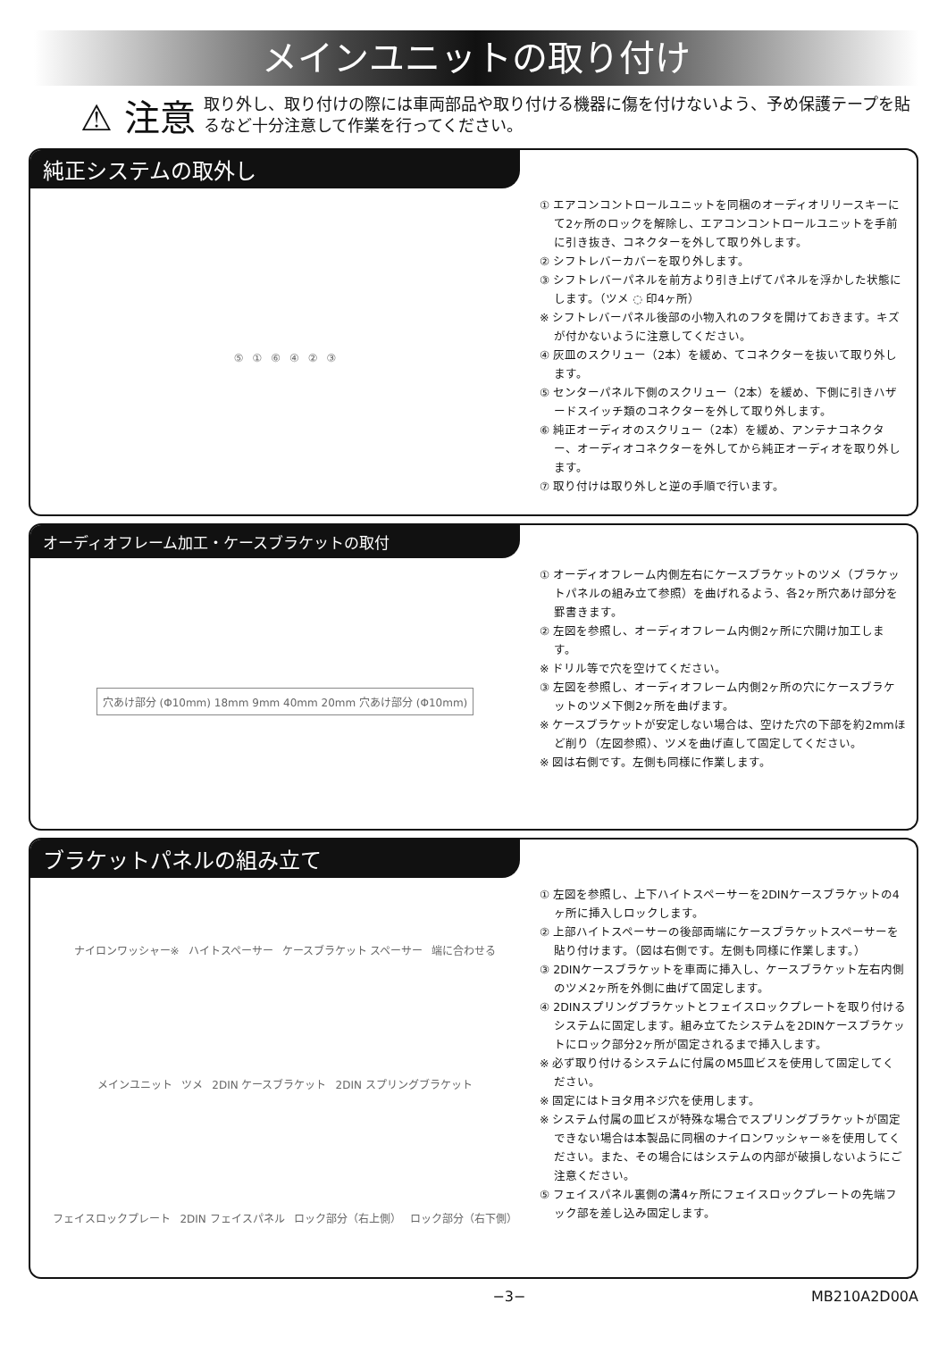メインユニットの取り付け
⚠ 注意
取り外し、取り付けの際には車両部品や取り付ける機器に傷を付けないよう、予め保護テープを貼るなど十分注意して作業を行ってください。
純正システムの取外し
⑤ ① ⑥ ④ ② ③
① エアコンコントロールユニットを同梱のオーディオリリースキーにて2ヶ所のロックを解除し、エアコンコントロールユニットを手前に引き抜き、コネクターを外して取り外します。
② シフトレバーカバーを取り外します。
③ シフトレバーパネルを前方より引き上げてパネルを浮かした状態にします。（ツメ ◌ 印4ヶ所）
※ シフトレバーパネル後部の小物入れのフタを開けておきます。キズが付かないように注意してください。
④ 灰皿のスクリュー（2本）を緩め、てコネクターを抜いて取り外します。
⑤ センターパネル下側のスクリュー（2本）を緩め、下側に引きハザードスイッチ類のコネクターを外して取り外します。
⑥ 純正オーディオのスクリュー（2本）を緩め、アンテナコネクター、オーディオコネクターを外してから純正オーディオを取り外します。
⑦ 取り付けは取り外しと逆の手順で行います。
オーディオフレーム加工・ケースブラケットの取付
穴あけ部分 (Φ10mm) 18mm 9mm 40mm 20mm 穴あけ部分 (Φ10mm)
① オーディオフレーム内側左右にケースブラケットのツメ（ブラケットパネルの組み立て参照）を曲げれるよう、各2ヶ所穴あけ部分を罫書きます。
② 左図を参照し、オーディオフレーム内側2ヶ所に穴開け加工します。
※ ドリル等で穴を空けてください。
③ 左図を参照し、オーディオフレーム内側2ヶ所の穴にケースブラケットのツメ下側2ヶ所を曲げます。
※ ケースブラケットが安定しない場合は、空けた穴の下部を約2mmほど削り（左図参照）、ツメを曲げ直して固定してください。
※ 図は右側です。左側も同様に作業します。
ブラケットパネルの組み立て
ナイロンワッシャー※ ハイトスペーサー ケースブラケット スペーサー 端に合わせる メインユニット ツメ 2DIN ケースブラケット 2DIN スプリングブラケット フェイスロックプレート 2DIN フェイスパネル ロック部分（右上側） ロック部分（右下側）
① 左図を参照し、上下ハイトスペーサーを2DINケースブラケットの4ヶ所に挿入しロックします。
② 上部ハイトスペーサーの後部両端にケースブラケットスペーサーを貼り付けます。（図は右側です。左側も同様に作業します。）
③ 2DINケースブラケットを車両に挿入し、ケースブラケット左右内側のツメ2ヶ所を外側に曲げて固定します。
④ 2DINスプリングブラケットとフェイスロックプレートを取り付けるシステムに固定します。組み立てたシステムを2DINケースブラケットにロック部分2ヶ所が固定されるまで挿入します。
※ 必ず取り付けるシステムに付属のM5皿ビスを使用して固定してください。
※ 固定にはトヨタ用ネジ穴を使用します。
※ システム付属の皿ビスが特殊な場合でスプリングブラケットが固定できない場合は本製品に同梱のナイロンワッシャー※を使用してください。また、その場合にはシステムの内部が破損しないようにご注意ください。
⑤ フェイスパネル裏側の溝4ヶ所にフェイスロックプレートの先端フック部を差し込み固定します。
−3− MB210A2D00A